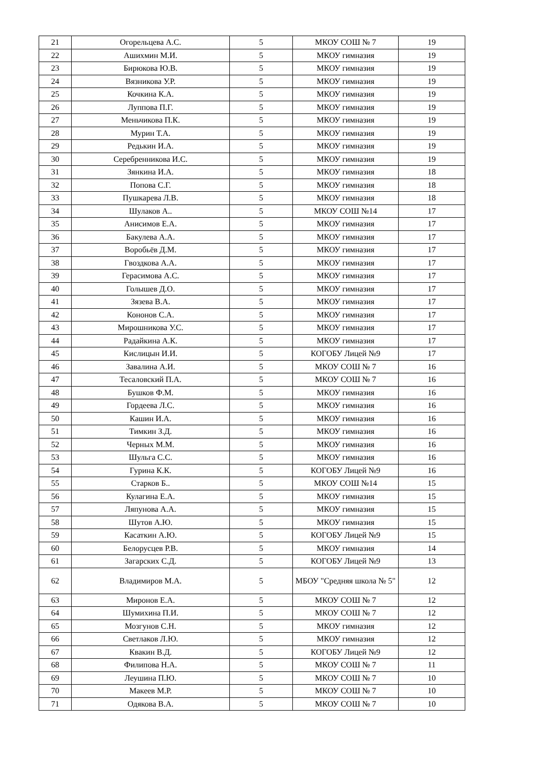| 21 | Огорельцева А.С. | 5 | МКОУ СОШ № 7 | 19 |
| 22 | Ашихмин М.И. | 5 | МКОУ гимназия | 19 |
| 23 | Бирюкова Ю.В. | 5 | МКОУ гимназия | 19 |
| 24 | Вязникова У.Р. | 5 | МКОУ гимназия | 19 |
| 25 | Кочкина К.А. | 5 | МКОУ гимназия | 19 |
| 26 | Луппова П.Г. | 5 | МКОУ гимназия | 19 |
| 27 | Меньчикова П.К. | 5 | МКОУ гимназия | 19 |
| 28 | Мурин Т.А. | 5 | МКОУ гимназия | 19 |
| 29 | Редькин И.А. | 5 | МКОУ гимназия | 19 |
| 30 | Серебренникова И.С. | 5 | МКОУ гимназия | 19 |
| 31 | Зянкина И.А. | 5 | МКОУ гимназия | 18 |
| 32 | Попова С.Г. | 5 | МКОУ гимназия | 18 |
| 33 | Пушкарева Л.В. | 5 | МКОУ гимназия | 18 |
| 34 | Шулаков А.. | 5 | МКОУ СОШ №14 | 17 |
| 35 | Анисимов Е.А. | 5 | МКОУ гимназия | 17 |
| 36 | Бакулева А.А. | 5 | МКОУ гимназия | 17 |
| 37 | Воробьёв Д.М. | 5 | МКОУ гимназия | 17 |
| 38 | Гвоздкова А.А. | 5 | МКОУ гимназия | 17 |
| 39 | Герасимова А.С. | 5 | МКОУ гимназия | 17 |
| 40 | Голышев Д.О. | 5 | МКОУ гимназия | 17 |
| 41 | Зязева В.А. | 5 | МКОУ гимназия | 17 |
| 42 | Кононов С.А. | 5 | МКОУ гимназия | 17 |
| 43 | Мирошникова У.С. | 5 | МКОУ гимназия | 17 |
| 44 | Радайкина А.К. | 5 | МКОУ гимназия | 17 |
| 45 | Кислицын И.И. | 5 | КОГОБУ Лицей №9 | 17 |
| 46 | Завалина А.И. | 5 | МКОУ СОШ № 7 | 16 |
| 47 | Тесаловский П.А. | 5 | МКОУ СОШ № 7 | 16 |
| 48 | Бушков Ф.М. | 5 | МКОУ гимназия | 16 |
| 49 | Гордеева Л.С. | 5 | МКОУ гимназия | 16 |
| 50 | Кашин И.А. | 5 | МКОУ гимназия | 16 |
| 51 | Тимкин З.Д. | 5 | МКОУ гимназия | 16 |
| 52 | Черных М.М. | 5 | МКОУ гимназия | 16 |
| 53 | Шульга С.С. | 5 | МКОУ гимназия | 16 |
| 54 | Гурина К.К. | 5 | КОГОБУ Лицей №9 | 16 |
| 55 | Старков Б.. | 5 | МКОУ СОШ №14 | 15 |
| 56 | Кулагина Е.А. | 5 | МКОУ гимназия | 15 |
| 57 | Ляпунова А.А. | 5 | МКОУ гимназия | 15 |
| 58 | Шутов А.Ю. | 5 | МКОУ гимназия | 15 |
| 59 | Касаткин А.Ю. | 5 | КОГОБУ Лицей №9 | 15 |
| 60 | Белорусцев Р.В. | 5 | МКОУ гимназия | 14 |
| 61 | Загарских С.Д. | 5 | КОГОБУ Лицей №9 | 13 |
| 62 | Владимиров М.А. | 5 | МБОУ "Средняя школа № 5" | 12 |
| 63 | Миронов Е.А. | 5 | МКОУ СОШ № 7 | 12 |
| 64 | Шумихина П.И. | 5 | МКОУ СОШ № 7 | 12 |
| 65 | Мозгунов С.Н. | 5 | МКОУ гимназия | 12 |
| 66 | Светлаков Л.Ю. | 5 | МКОУ гимназия | 12 |
| 67 | Квакин В.Д. | 5 | КОГОБУ Лицей №9 | 12 |
| 68 | Филипова Н.А. | 5 | МКОУ СОШ № 7 | 11 |
| 69 | Леушина П.Ю. | 5 | МКОУ СОШ № 7 | 10 |
| 70 | Макеев М.Р. | 5 | МКОУ СОШ № 7 | 10 |
| 71 | Одякова В.А. | 5 | МКОУ СОШ № 7 | 10 |